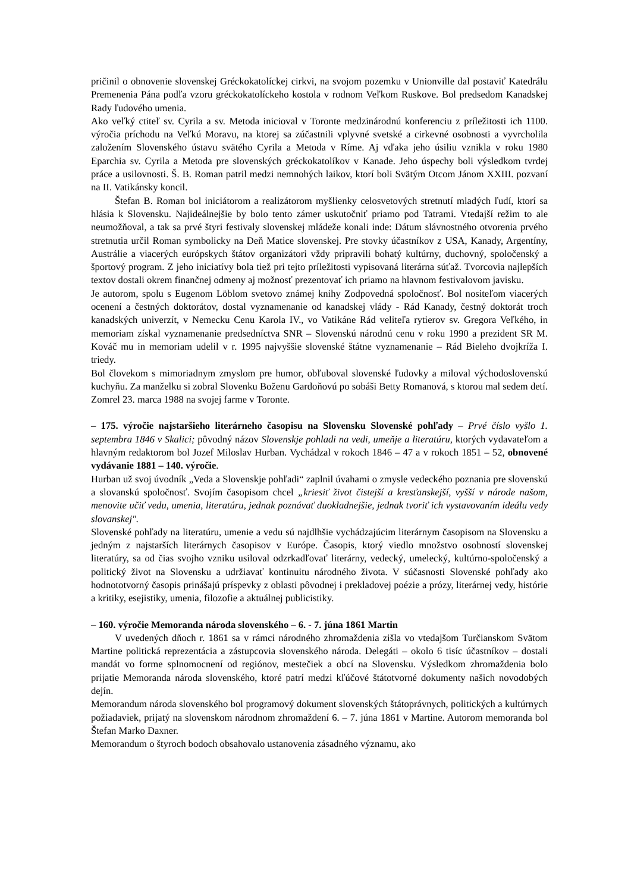pričinil o obnovenie slovenskej Gréckokatolíckej cirkvi, na svojom pozemku v Unionville dal postaviť Katedrálu Premenenia Pána podľa vzoru gréckokatolíckeho kostola v rodnom Veľkom Ruskove. Bol predsedom Kanadskej Rady ľudového umenia.
Ako veľký ctiteľ sv. Cyrila a sv. Metoda inicioval v Toronte medzinárodnú konferenciu z príležitosti ich 1100. výročia príchodu na Veľkú Moravu, na ktorej sa zúčastnili vplyvné svetské a cirkevné osobnosti a vyvrcholila založením Slovenského ústavu svätého Cyrila a Metoda v Ríme. Aj vďaka jeho úsiliu vznikla v roku 1980 Eparchia sv. Cyrila a Metoda pre slovenských gréckokatolíkov v Kanade. Jeho úspechy boli výsledkom tvrdej práce a usilovnosti. Š. B. Roman patril medzi nemnohých laikov, ktorí boli Svätým Otcom Jánom XXIII. pozvaní na II. Vatikánsky koncil.
Štefan B. Roman bol iniciátorom a realizátorom myšlienky celosvetových stretnutí mladých ľudí, ktorí sa hlásia k Slovensku. Najideálnejšie by bolo tento zámer uskutočniť priamo pod Tatrami. Vtedajší režim to ale neumožňoval, a tak sa prvé štyri festivaly slovenskej mládeže konali inde: Dátum slávnostného otvorenia prvého stretnutia určil Roman symbolicky na Deň Matice slovenskej. Pre stovky účastníkov z USA, Kanady, Argentíny, Austrálie a viacerých európskych štátov organizátori vždy pripravili bohatý kultúrny, duchovný, spoločenský a športový program. Z jeho iniciatívy bola tiež pri tejto príležitosti vypisovaná literárna súťaž. Tvorcovia najlepších textov dostali okrem finančnej odmeny aj možnosť prezentovať ich priamo na hlavnom festivalovom javisku.
Je autorom, spolu s Eugenom Löblom svetovo známej knihy Zodpovedná spoločnosť. Bol nositeľom viacerých ocenení a čestných doktorátov, dostal vyznamenanie od kanadskej vlády - Rád Kanady, čestný doktorát troch kanadských univerzít, v Nemecku Cenu Karola IV., vo Vatikáne Rád veliteľa rytierov sv. Gregora Veľkého, in memoriam získal vyznamenanie predsedníctva SNR – Slovenskú národnú cenu v roku 1990 a prezident SR M. Kováč mu in memoriam udelil v r. 1995 najvyššie slovenské štátne vyznamenanie – Rád Bieleho dvojkríža I. triedy.
Bol človekom s mimoriadnym zmyslom pre humor, obľuboval slovenské ľudovky a miloval východoslovenskú kuchyňu. Za manželku si zobral Slovenku Boženu Gardoňovú po sobáši Betty Romanová, s ktorou mal sedem detí. Zomrel 23. marca 1988 na svojej farme v Toronte.
– 175. výročie najstaršieho literárneho časopisu na Slovensku Slovenské pohľady – Prvé číslo vyšlo 1. septembra 1846 v Skalici; pôvodný názov Slovenskje pohladi na vedi, umeňje a literatúru, ktorých vydavateľom a hlavným redaktorom bol Jozef Miloslav Hurban. Vychádzal v rokoch 1846 – 47 a v rokoch 1851 – 52, obnovené vydávanie 1881 – 140. výročie.
Hurban už svoj úvodník „Veda a Slovenskje pohľadi“ zaplnil úvahami o zmysle vedeckého poznania pre slovenskú a slovanskú spoločnosť. Svojím časopisom chcel „kriesiť život čistejší a kresťanskejší, vyšší v národe našom, menovite učiť vedu, umenia, literatúru, jednak poznávať duokladnejšie, jednak tvoriť ich vystavovaním ideálu vedy slovanskej".
Slovenské pohľady na literatúru, umenie a vedu sú najdlhšie vychádzajúcim literárnym časopisom na Slovensku a jedným z najstarších literárnych časopisov v Európe. Časopis, ktorý viedlo množstvo osobností slovenskej literatúry, sa od čias svojho vzniku usiloval odzrkadľovať literárny, vedecký, umelecký, kultúrno-spoločenský a politický život na Slovensku a udržiavať kontinuitu národného života. V súčasnosti Slovenské pohľady ako hodnototvorný časopis prinášajú príspevky z oblasti pôvodnej i prekladovej poézie a prózy, literárnej vedy, histórie a kritiky, esejistiky, umenia, filozofie a aktuálnej publicistiky.
– 160. výročie Memoranda národa slovenského – 6. - 7. júna 1861 Martin
V uvedených dňoch r. 1861 sa v rámci národného zhromaždenia zišla vo vtedajšom Turčianskom Svätom Martine politická reprezentácia a zástupcovia slovenského národa. Delegáti – okolo 6 tisíc účastníkov – dostali mandát vo forme splnomocnení od regiónov, mestečiek a obcí na Slovensku. Výsledkom zhromaždenia bolo prijatie Memoranda národa slovenského, ktoré patrí medzi kľúčové štátotvorné dokumenty našich novodobých dejín.
Memorandum národa slovenského bol programový dokument slovenských štátoprávnych, politických a kultúrnych požiadaviek, prijatý na slovenskom národnom zhromaždení 6. – 7. júna 1861 v Martine. Autorom memoranda bol Štefan Marko Daxner.
Memorandum o štyroch bodoch obsahovalo ustanovenia zásadného významu, ako